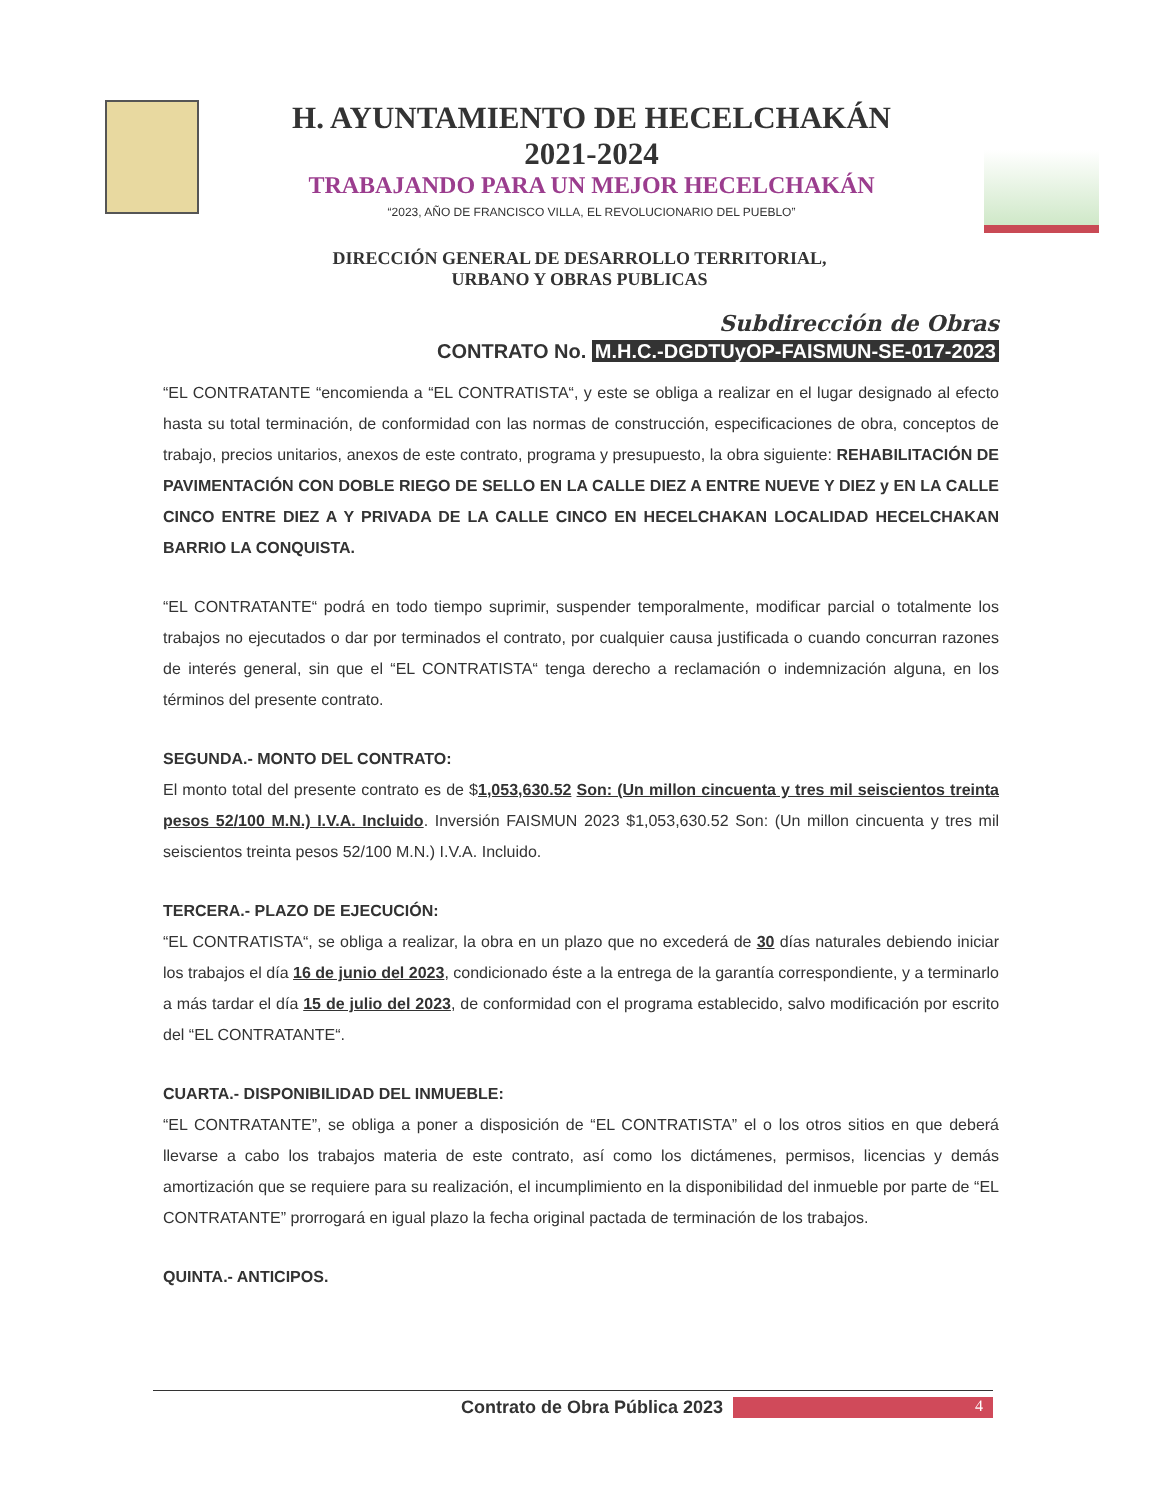H. AYUNTAMIENTO DE HECELCHAKÁN
2021-2024
TRABAJANDO PARA UN MEJOR HECELCHAKÁN
“2023, AÑO DE FRANCISCO VILLA, EL REVOLUCIONARIO DEL PUEBLO”
DIRECCIÓN GENERAL DE DESARROLLO TERRITORIAL,
URBANO Y OBRAS PUBLICAS
Subdirección de Obras
CONTRATO No. M.H.C.-DGDTUyOP-FAISMUN-SE-017-2023
“EL CONTRATANTE “encomienda a “EL CONTRATISTA“, y este se obliga a realizar en el lugar designado al efecto hasta su total terminación, de conformidad con las normas de construcción, especificaciones de obra, conceptos de trabajo, precios unitarios, anexos de este contrato, programa y presupuesto, la obra siguiente: REHABILITACIÓN DE PAVIMENTACIÓN CON DOBLE RIEGO DE SELLO EN LA CALLE DIEZ A ENTRE NUEVE Y DIEZ y EN LA CALLE CINCO ENTRE DIEZ A Y PRIVADA DE LA CALLE CINCO EN HECELCHAKAN LOCALIDAD HECELCHAKAN BARRIO LA CONQUISTA.
“EL CONTRATANTE“ podrá en todo tiempo suprimir, suspender temporalmente, modificar parcial o totalmente los trabajos no ejecutados o dar por terminados el contrato, por cualquier causa justificada o cuando concurran razones de interés general, sin que el “EL CONTRATISTA“ tenga derecho a reclamación o indemnización alguna, en los términos del presente contrato.
SEGUNDA.- MONTO DEL CONTRATO:
El monto total del presente contrato es de $1,053,630.52 Son: (Un millon cincuenta y tres mil seiscientos treinta pesos 52/100 M.N.) I.V.A. Incluido. Inversión FAISMUN 2023 $1,053,630.52 Son: (Un millon cincuenta y tres mil seiscientos treinta pesos 52/100 M.N.) I.V.A. Incluido.
TERCERA.- PLAZO DE EJECUCIÓN:
“EL CONTRATISTA“, se obliga a realizar, la obra en un plazo que no excederá de 30 días naturales debiendo iniciar los trabajos el día 16 de junio del 2023, condicionado éste a la entrega de la garantía correspondiente, y a terminarlo a más tardar el día 15 de julio del 2023, de conformidad con el programa establecido, salvo modificación por escrito del “EL CONTRATANTE“.
CUARTA.- DISPONIBILIDAD DEL INMUEBLE:
“EL CONTRATANTE”, se obliga a poner a disposición de “EL CONTRATISTA” el o los otros sitios en que deberá llevarse a cabo los trabajos materia de este contrato, así como los dictámenes, permisos, licencias y demás amortización que se requiere para su realización, el incumplimiento en la disponibilidad del inmueble por parte de “EL CONTRATANTE” prorrogará en igual plazo la fecha original pactada de terminación de los trabajos.
QUINTA.- ANTICIPOS.
Contrato de Obra Pública 2023 4